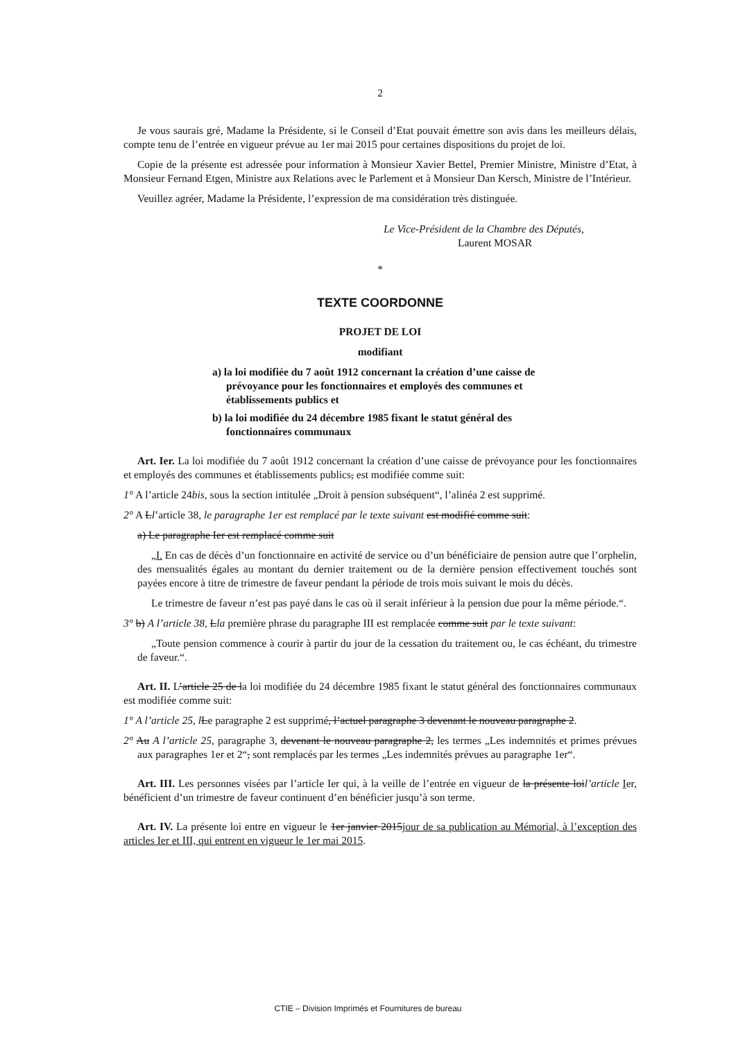2
Je vous saurais gré, Madame la Présidente, si le Conseil d’Etat pouvait émettre son avis dans les meilleurs délais, compte tenu de l’entrée en vigueur prévue au 1er mai 2015 pour certaines dispositions du projet de loi.
Copie de la présente est adressée pour information à Monsieur Xavier Bettel, Premier Ministre, Ministre d’Etat, à Monsieur Fernand Etgen, Ministre aux Relations avec le Parlement et à Monsieur Dan Kersch, Ministre de l’Intérieur.
Veuillez agréer, Madame la Présidente, l’expression de ma considération très distinguée.
Le Vice-Président de la Chambre des Députés,
Laurent MOSAR
*
TEXTE COORDONNE
PROJET DE LOI
modifiant
a) la loi modifiée du 7 août 1912 concernant la création d’une caisse de prévoyance pour les fonctionnaires et employés des communes et établissements publics et
b) la loi modifiée du 24 décembre 1985 fixant le statut général des fonctionnaires communaux
Art. Ier. La loi modifiée du 7 août 1912 concernant la création d’une caisse de prévoyance pour les fonctionnaires et employés des communes et établissements publics, est modifiée comme suit:
1° A l’article 24bis, sous la section intitulée „Droit à pension subséquent“, l’alinéa 2 est supprimé.
2° A Ll’article 38, le paragraphe 1er est remplacé par le texte suivant est modifié comme suit:
a) Le paragraphe Ier est remplacé comme suit
„I. En cas de décès d’un fonctionnaire en activité de service ou d’un bénéficiaire de pension autre que l’orphelin, des mensualités égales au montant du dernier traitement ou de la dernière pension effectivement touchés sont payées encore à titre de trimestre de faveur pendant la période de trois mois suivant le mois du décès.
Le trimestre de faveur n’est pas payé dans le cas où il serait inférieur à la pension due pour la même période.“.
3° b) A l’article 38, Lla première phrase du paragraphe III est remplacée comme suit par le texte suivant:
„Toute pension commence à courir à partir du jour de la cessation du traitement ou, le cas échéant, du trimestre de faveur.“.
Art. II. L’article 25 de la loi modifiée du 24 décembre 1985 fixant le statut général des fonctionnaires communaux est modifiée comme suit:
1° A l’article 25, l Le paragraphe 2 est supprimé, l’actuel paragraphe 3 devenant le nouveau paragraphe 2.
2° Au A l’article 25, paragraphe 3, devenant le nouveau paragraphe 2, les termes „Les indemnités et primes prévues aux paragraphes 1er et 2“, sont remplacés par les termes „Les indemnités prévues au paragraphe 1er“.
Art. III. Les personnes visées par l’article Ier qui, à la veille de l’entrée en vigueur de la présente loil’article Ier, bénéficient d’un trimestre de faveur continuent d’en bénéficier jusqu’à son terme.
Art. IV. La présente loi entre en vigueur le 1er janvier 2015jour de sa publication au Mémorial, à l’exception des articles Ier et III, qui entrent en vigueur le 1er mai 2015.
CTIE – Division Imprimés et Fournitures de bureau